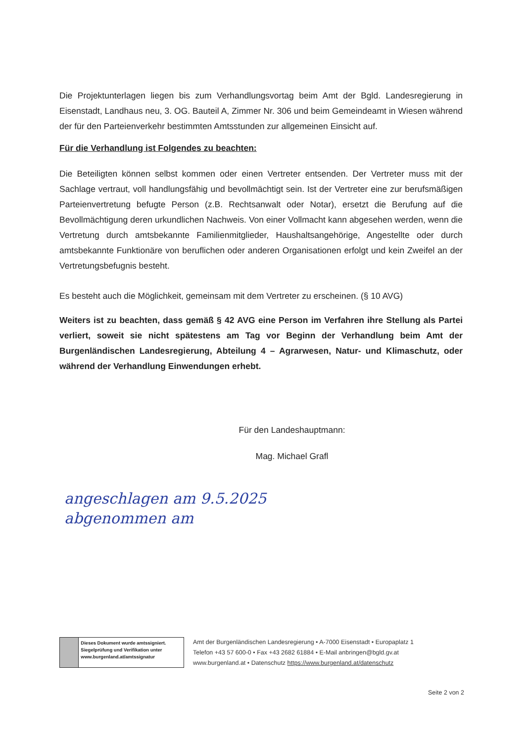Die Projektunterlagen liegen bis zum Verhandlungsvortag beim Amt der Bgld. Landesregierung in Eisenstadt, Landhaus neu, 3. OG. Bauteil A, Zimmer Nr. 306 und beim Gemeindeamt in Wiesen während der für den Parteienverkehr bestimmten Amtsstunden zur allgemeinen Einsicht auf.
Für die Verhandlung ist Folgendes zu beachten:
Die Beteiligten können selbst kommen oder einen Vertreter entsenden. Der Vertreter muss mit der Sachlage vertraut, voll handlungsfähig und bevollmächtigt sein. Ist der Vertreter eine zur berufsmäßigen Parteienvertretung befugte Person (z.B. Rechtsanwalt oder Notar), ersetzt die Berufung auf die Bevollmächtigung deren urkundlichen Nachweis. Von einer Vollmacht kann abgesehen werden, wenn die Vertretung durch amtsbekannte Familienmitglieder, Haushaltsangehörige, Angestellte oder durch amtsbekannte Funktionäre von beruflichen oder anderen Organisationen erfolgt und kein Zweifel an der Vertretungsbefugnis besteht.
Es besteht auch die Möglichkeit, gemeinsam mit dem Vertreter zu erscheinen. (§ 10 AVG)
Weiters ist zu beachten, dass gemäß § 42 AVG eine Person im Verfahren ihre Stellung als Partei verliert, soweit sie nicht spätestens am Tag vor Beginn der Verhandlung beim Amt der Burgenländischen Landesregierung, Abteilung 4 – Agrarwesen, Natur- und Klimaschutz, oder während der Verhandlung Einwendungen erhebt.
Für den Landeshauptmann:
Mag. Michael Grafl
angeschlagen am 9.5.2025
abgenommen am
Dieses Dokument wurde amtssigniert.
Siegelprüfung und Verifikation unter www.burgenland.at/amtssignatur
Amt der Burgenländischen Landesregierung • A-7000 Eisenstadt • Europaplatz 1
Telefon +43 57 600-0 • Fax +43 2682 61884 • E-Mail anbringen@bgld.gv.at
www.burgenland.at • Datenschutz https://www.burgenland.at/datenschutz
Seite 2 von 2